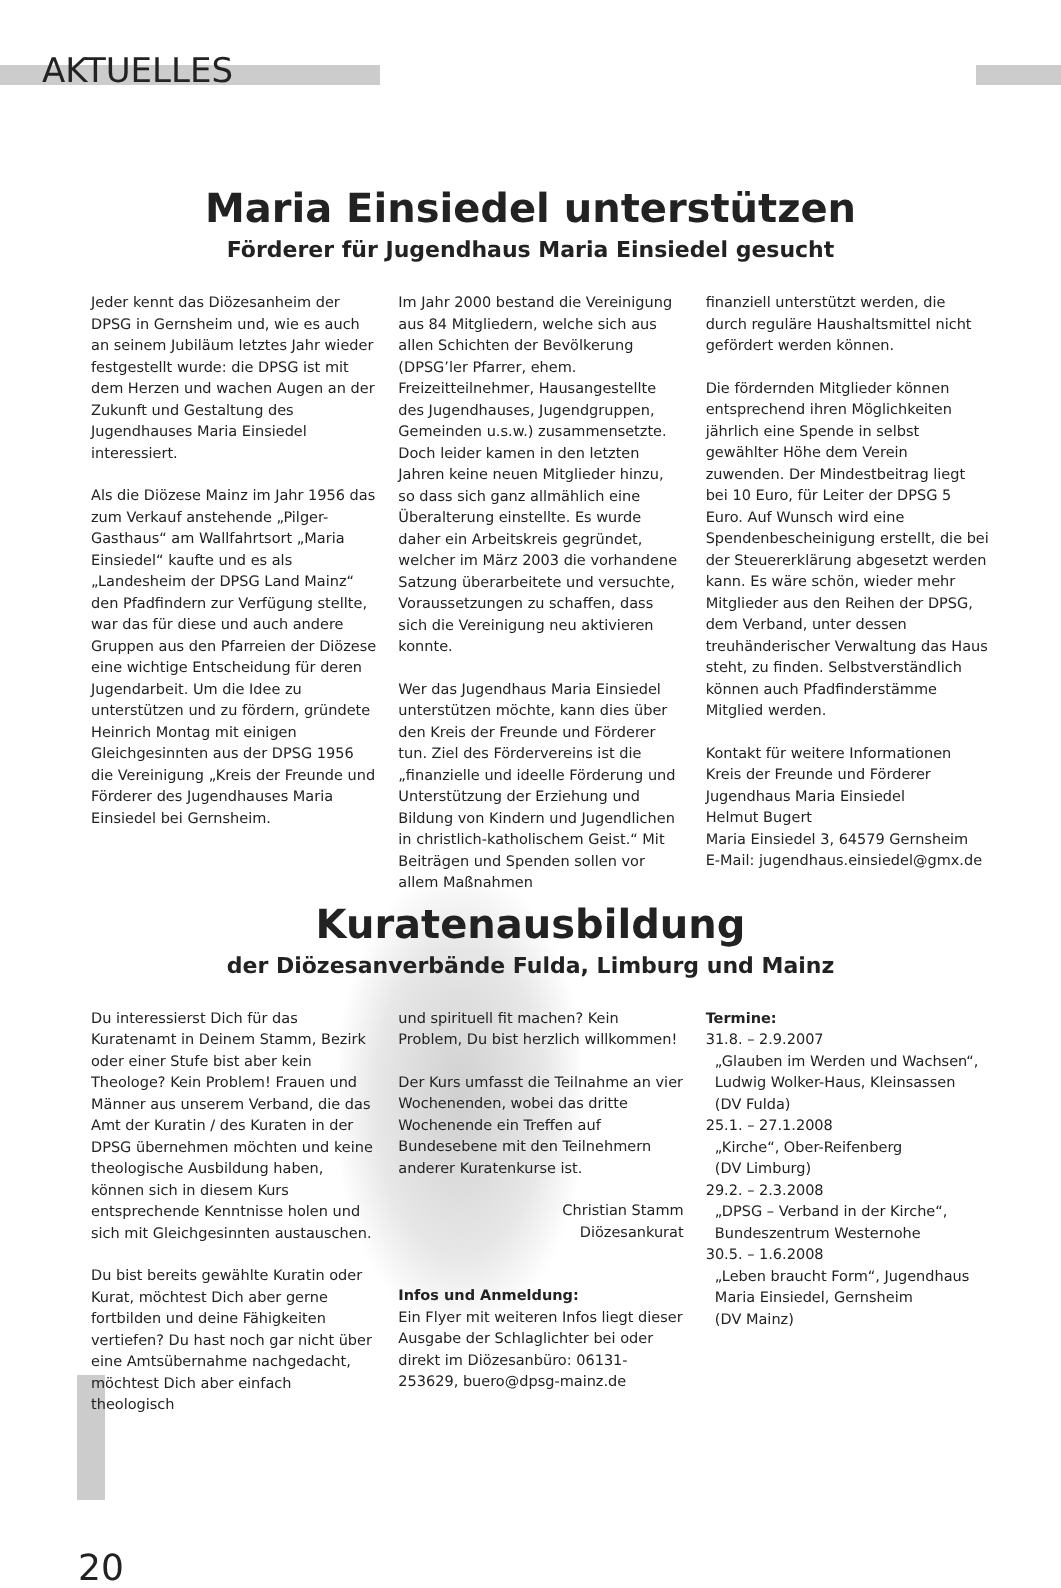AKTUELLES
Maria Einsiedel unterstützen
Förderer für Jugendhaus Maria Einsiedel gesucht
Jeder kennt das Diözesanheim der DPSG in Gernsheim und, wie es auch an seinem Jubiläum letztes Jahr wieder festgestellt wurde: die DPSG ist mit dem Herzen und wachen Augen an der Zukunft und Gestaltung des Jugendhauses Maria Einsiedel interessiert.
Als die Diözese Mainz im Jahr 1956 das zum Verkauf anstehende „Pilger-Gasthaus“ am Wallfahrtsort „Maria Einsiedel“ kaufte und es als „Landesheim der DPSG Land Mainz“ den Pfadfindern zur Verfügung stellte, war das für diese und auch andere Gruppen aus den Pfarreien der Diözese eine wichtige Entscheidung für deren Jugendarbeit. Um die Idee zu unterstützen und zu fördern, gründete Heinrich Montag mit einigen Gleichgesinnten aus der DPSG 1956 die Vereinigung „Kreis der Freunde und Förderer des Jugendhauses Maria Einsiedel bei Gernsheim.
Im Jahr 2000 bestand die Vereinigung aus 84 Mitgliedern, welche sich aus allen Schichten der Bevölkerung (DPSG’ler Pfarrer, ehem. Freizeitteilnehmer, Hausangestellte des Jugendhauses, Jugendgruppen, Gemeinden u.s.w.) zusammensetzte. Doch leider kamen in den letzten Jahren keine neuen Mitglieder hinzu, so dass sich ganz allmählich eine Überalterung einstellte. Es wurde daher ein Arbeitskreis gegründet, welcher im März 2003 die vorhandene Satzung überarbeitete und versuchte, Voraussetzungen zu schaffen, dass sich die Vereinigung neu aktivieren konnte.
Wer das Jugendhaus Maria Einsiedel unterstützen möchte, kann dies über den Kreis der Freunde und Förderer tun. Ziel des Fördervereins ist die „finanzielle und ideelle Förderung und Unterstützung der Erziehung und Bildung von Kindern und Jugendlichen in christlich-katholischem Geist.“ Mit Beiträgen und Spenden sollen vor allem Maßnahmen
finanziell unterstützt werden, die durch reguläre Haushaltsmittel nicht gefördert werden können.
Die fördernden Mitglieder können entsprechend ihren Möglichkeiten jährlich eine Spende in selbst gewählter Höhe dem Verein zuwenden. Der Mindestbeitrag liegt bei 10 Euro, für Leiter der DPSG 5 Euro. Auf Wunsch wird eine Spendenbescheinigung erstellt, die bei der Steuererklärung abgesetzt werden kann. Es wäre schön, wieder mehr Mitglieder aus den Reihen der DPSG, dem Verband, unter dessen treuhänderischer Verwaltung das Haus steht, zu finden. Selbstverständlich können auch Pfadfinderstämme Mitglied werden.
Kontakt für weitere Informationen
Kreis der Freunde und Förderer
Jugendhaus Maria Einsiedel
Helmut Bugert
Maria Einsiedel 3, 64579 Gernsheim
E-Mail: jugendhaus.einsiedel@gmx.de
Kuratenausbildung
der Diözesanverbände Fulda, Limburg und Mainz
Du interessierst Dich für das Kuratenamt in Deinem Stamm, Bezirk oder einer Stufe bist aber kein Theologe? Kein Problem! Frauen und Männer aus unserem Verband, die das Amt der Kuratin / des Kuraten in der DPSG übernehmen möchten und keine theologische Ausbildung haben, können sich in diesem Kurs entsprechende Kenntnisse holen und sich mit Gleichgesinnten austauschen.
Du bist bereits gewählte Kuratin oder Kurat, möchtest Dich aber gerne fortbilden und deine Fähigkeiten vertiefen? Du hast noch gar nicht über eine Amtsübernahme nachgedacht, möchtest Dich aber einfach theologisch
und spirituell fit machen? Kein Problem, Du bist herzlich willkommen!
Der Kurs umfasst die Teilnahme an vier Wochenenden, wobei das dritte Wochenende ein Treffen auf Bundesebene mit den Teilnehmern anderer Kuratenkurse ist.
Christian Stamm
Diözesankurat
Infos und Anmeldung:
Ein Flyer mit weiteren Infos liegt dieser Ausgabe der Schlaglichter bei oder direkt im Diözesanbüro: 06131-253629, buero@dpsg-mainz.de
Termine:
31.8. – 2.9.2007
„Glauben im Werden und Wachsen“,
Ludwig Wolker-Haus, Kleinsassen
(DV Fulda)
25.1. – 27.1.2008
„Kirche“, Ober-Reifenberg
(DV Limburg)
29.2. – 2.3.2008
„DPSG – Verband in der Kirche“,
Bundeszentrum Westernohe
30.5. – 1.6.2008
„Leben braucht Form“, Jugendhaus
Maria Einsiedel, Gernsheim
(DV Mainz)
20